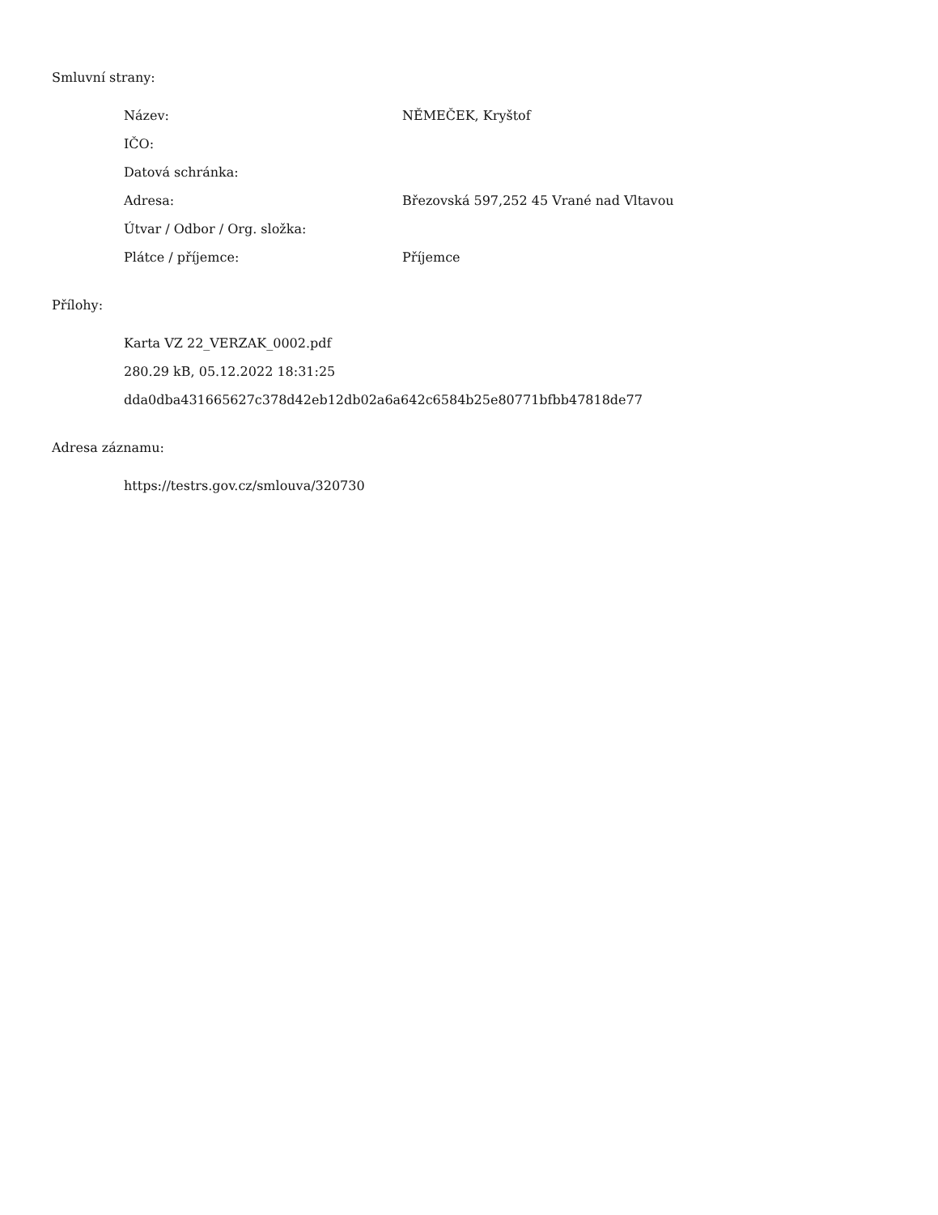Smluvní strany:
| Název: | NĚMEČEK, Kryštof |
| IČO: | |
| Datová schránka: | |
| Adresa: | Březovská 597,252 45 Vrané nad Vltavou |
| Útvar / Odbor / Org. složka: | |
| Plátce / příjemce: | Příjemce |
Přílohy:
Karta VZ 22_VERZAK_0002.pdf
280.29 kB, 05.12.2022 18:31:25
dda0dba431665627c378d42eb12db02a6a642c6584b25e80771bfbb47818de77
Adresa záznamu:
https://testrs.gov.cz/smlouva/320730